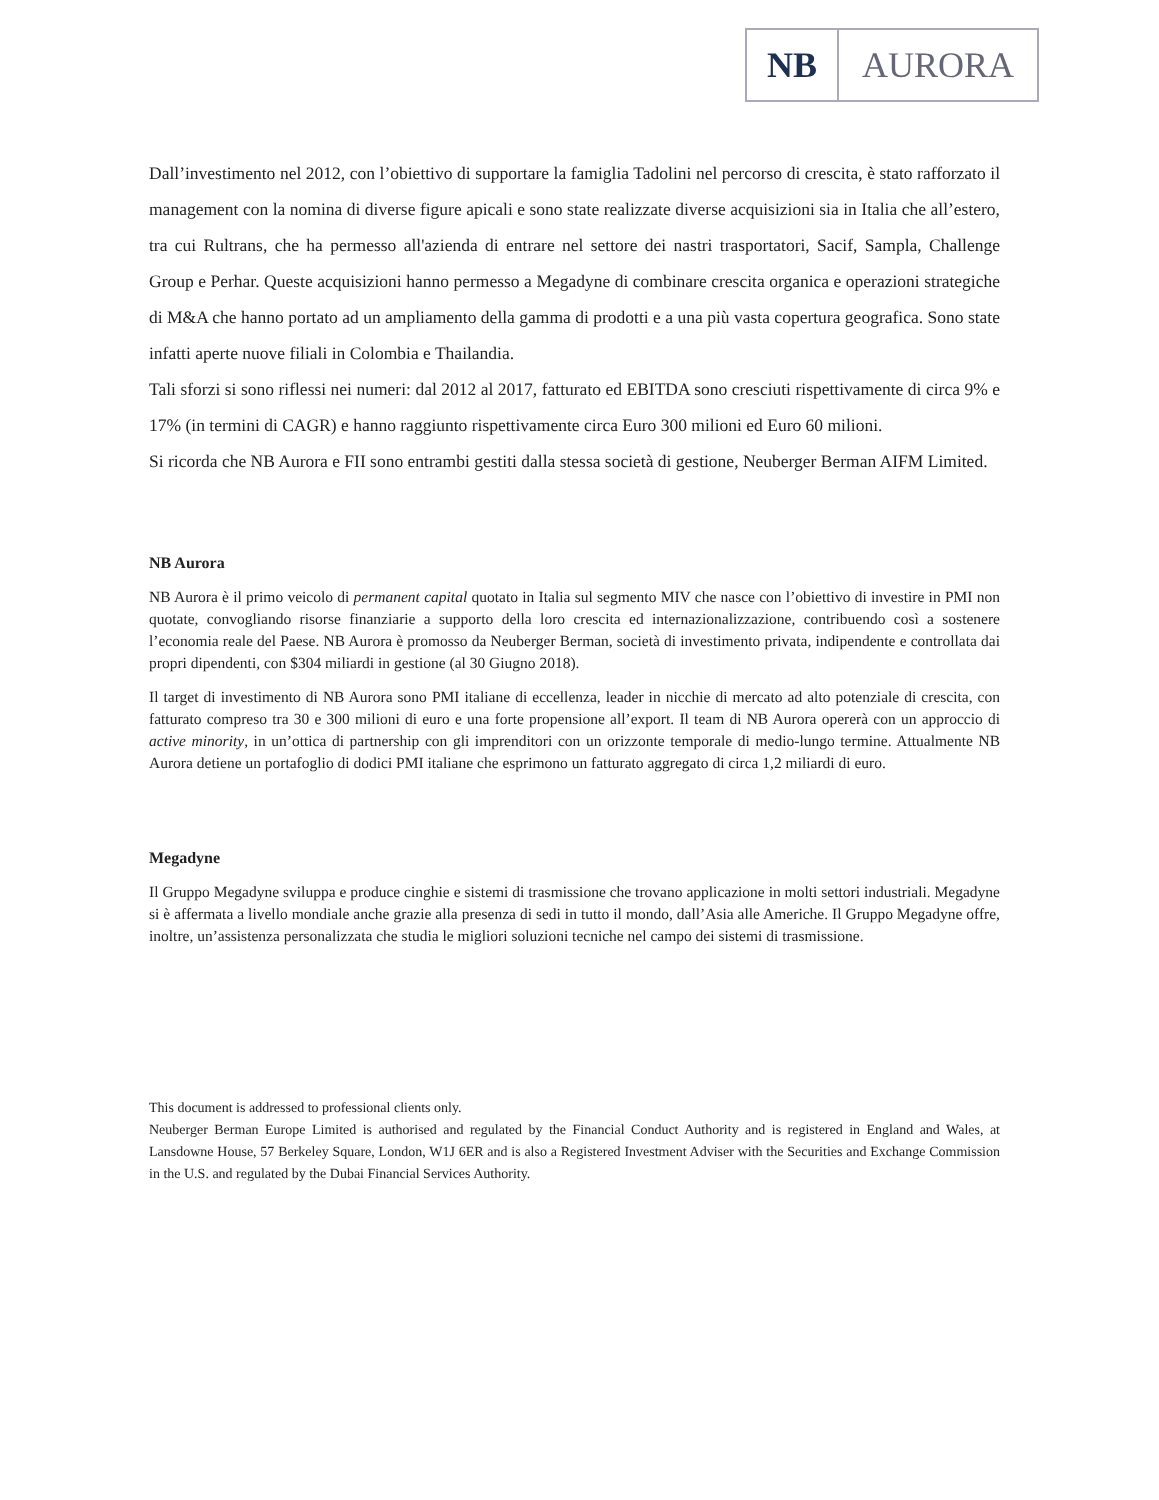NB AURORA
Dall’investimento nel 2012, con l’obiettivo di supportare la famiglia Tadolini nel percorso di crescita, è stato rafforzato il management con la nomina di diverse figure apicali e sono state realizzate diverse acquisizioni sia in Italia che all’estero, tra cui Rultrans, che ha permesso all'azienda di entrare nel settore dei nastri trasportatori, Sacif, Sampla, Challenge Group e Perhar. Queste acquisizioni hanno permesso a Megadyne di combinare crescita organica e operazioni strategiche di M&A che hanno portato ad un ampliamento della gamma di prodotti e a una più vasta copertura geografica. Sono state infatti aperte nuove filiali in Colombia e Thailandia.
Tali sforzi si sono riflessi nei numeri: dal 2012 al 2017, fatturato ed EBITDA sono cresciuti rispettivamente di circa 9% e 17% (in termini di CAGR) e hanno raggiunto rispettivamente circa Euro 300 milioni ed Euro 60 milioni.
Si ricorda che NB Aurora e FII sono entrambi gestiti dalla stessa società di gestione, Neuberger Berman AIFM Limited.
NB Aurora
NB Aurora è il primo veicolo di permanent capital quotato in Italia sul segmento MIV che nasce con l’obiettivo di investire in PMI non quotate, convogliando risorse finanziarie a supporto della loro crescita ed internazionalizzazione, contribuendo così a sostenere l’economia reale del Paese. NB Aurora è promosso da Neuberger Berman, società di investimento privata, indipendente e controllata dai propri dipendenti, con $304 miliardi in gestione (al 30 Giugno 2018).
Il target di investimento di NB Aurora sono PMI italiane di eccellenza, leader in nicchie di mercato ad alto potenziale di crescita, con fatturato compreso tra 30 e 300 milioni di euro e una forte propensione all’export. Il team di NB Aurora opererà con un approccio di active minority, in un’ottica di partnership con gli imprenditori con un orizzonte temporale di medio-lungo termine. Attualmente NB Aurora detiene un portafoglio di dodici PMI italiane che esprimono un fatturato aggregato di circa 1,2 miliardi di euro.
Megadyne
Il Gruppo Megadyne sviluppa e produce cinghie e sistemi di trasmissione che trovano applicazione in molti settori industriali. Megadyne si è affermata a livello mondiale anche grazie alla presenza di sedi in tutto il mondo, dall’Asia alle Americhe. Il Gruppo Megadyne offre, inoltre, un’assistenza personalizzata che studia le migliori soluzioni tecniche nel campo dei sistemi di trasmissione.
This document is addressed to professional clients only.
Neuberger Berman Europe Limited is authorised and regulated by the Financial Conduct Authority and is registered in England and Wales, at Lansdowne House, 57 Berkeley Square, London, W1J 6ER and is also a Registered Investment Adviser with the Securities and Exchange Commission in the U.S. and regulated by the Dubai Financial Services Authority.